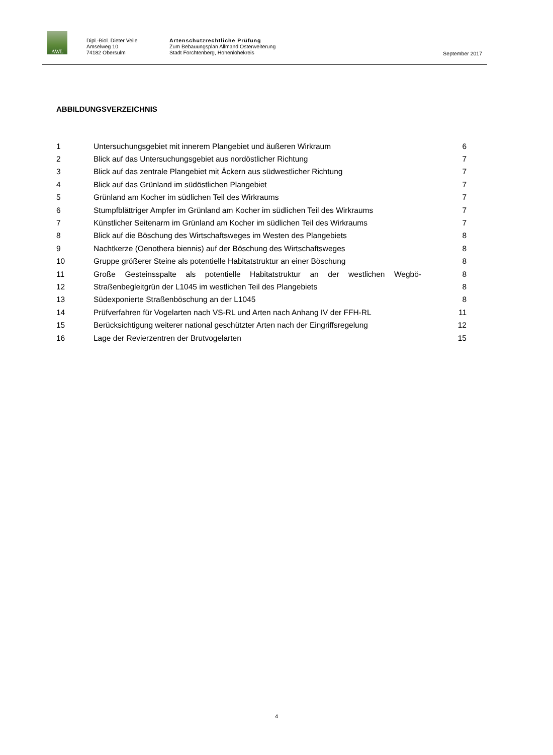AWL
Dipl.-Biol. Dieter Veile
Amselweg 10
74182 Obersulm
Artenschutzrechtliche Prüfung
Zum Bebauungsplan Allmand Osterweiterung
Stadt Forchtenberg, Hohenlohekreis
September 2017
ABBILDUNGSVERZEICHNIS
1 Untersuchungsgebiet mit innerem Plangebiet und äußeren Wirkraum 6
2 Blick auf das Untersuchungsgebiet aus nordöstlicher Richtung 7
3 Blick auf das zentrale Plangebiet mit Äckern aus südwestlicher Richtung 7
4 Blick auf das Grünland im südöstlichen Plangebiet 7
5 Grünland am Kocher im südlichen Teil des Wirkraums 7
6 Stumpfblättriger Ampfer im Grünland am Kocher im südlichen Teil des Wirkraums 7
7 Künstlicher Seitenarm im Grünland am Kocher im südlichen Teil des Wirkraums 7
8 Blick auf die Böschung des Wirtschaftsweges im Westen des Plangebiets 8
9 Nachtkerze (Oenothera biennis) auf der Böschung des Wirtschaftsweges 8
10 Gruppe größerer Steine als potentielle Habitatstruktur an einer Böschung 8
11 Große Gesteinsspalte als potentielle Habitatstruktur an der westlichen Wegbö- 8
12 Straßenbegleitgrün der L1045 im westlichen Teil des Plangebiets 8
13 Südexponierte Straßenböschung an der L1045 8
14 Prüfverfahren für Vogelarten nach VS-RL und Arten nach Anhang IV der FFH-RL 11
15 Berücksichtigung weiterer national geschützter Arten nach der Eingriffsregelung 12
16 Lage der Revierzentren der Brutvogelarten 15
4